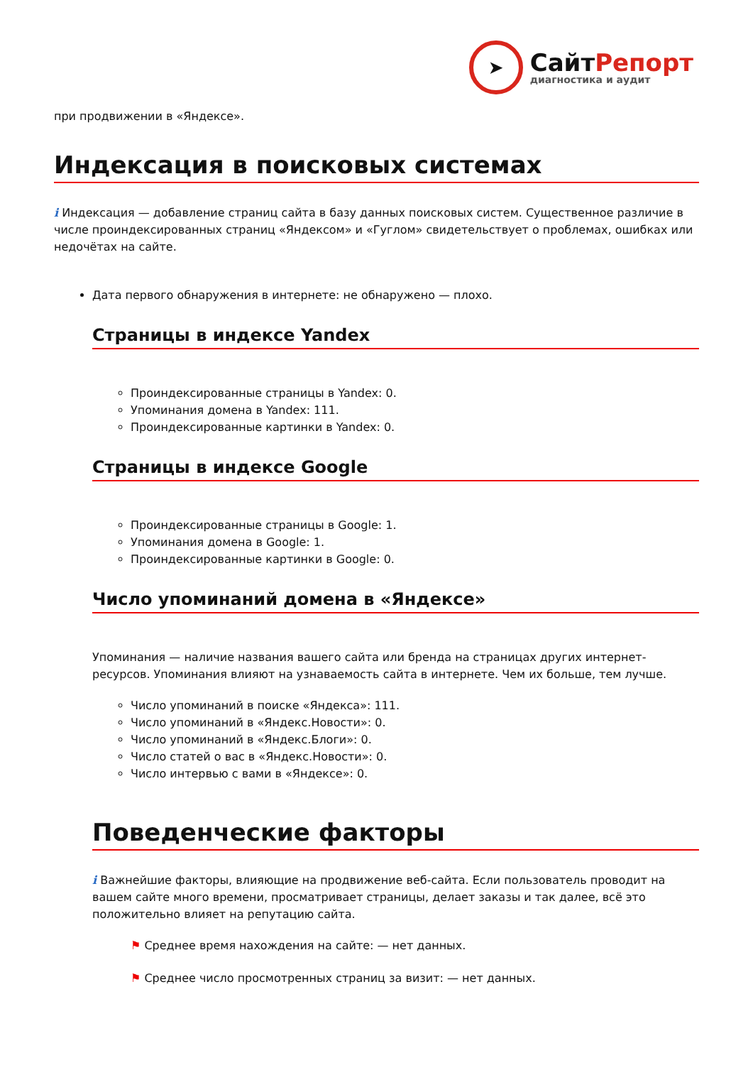➤
СайтРепорт
диагностика и аудит
при продвижении в «Яндексе».
Индексация в поисковых системах
i Индексация — добавление страниц сайта в базу данных поисковых систем. Существенное различие в числе проиндексированных страниц «Яндексом» и «Гуглом» свидетельствует о проблемах, ошибках или недочётах на сайте.
Дата первого обнаружения в интернете: не обнаружено — плохо.
Страницы в индексе Yandex
Проиндексированные страницы в Yandex: 0.
Упоминания домена в Yandex: 111.
Проиндексированные картинки в Yandex: 0.
Страницы в индексе Google
Проиндексированные страницы в Google: 1.
Упоминания домена в Google: 1.
Проиндексированные картинки в Google: 0.
Число упоминаний домена в «Яндексе»
Упоминания — наличие названия вашего сайта или бренда на страницах других интернет-ресурсов. Упоминания влияют на узнаваемость сайта в интернете. Чем их больше, тем лучше.
Число упоминаний в поиске «Яндекса»: 111.
Число упоминаний в «Яндекс.Новости»: 0.
Число упоминаний в «Яндекс.Блоги»: 0.
Число статей о вас в «Яндекс.Новости»: 0.
Число интервью с вами в «Яндексе»: 0.
Поведенческие факторы
i Важнейшие факторы, влияющие на продвижение веб-сайта. Если пользователь проводит на вашем сайте много времени, просматривает страницы, делает заказы и так далее, всё это положительно влияет на репутацию сайта.
⚑ Среднее время нахождения на сайте: — нет данных.
⚑ Среднее число просмотренных страниц за визит: — нет данных.